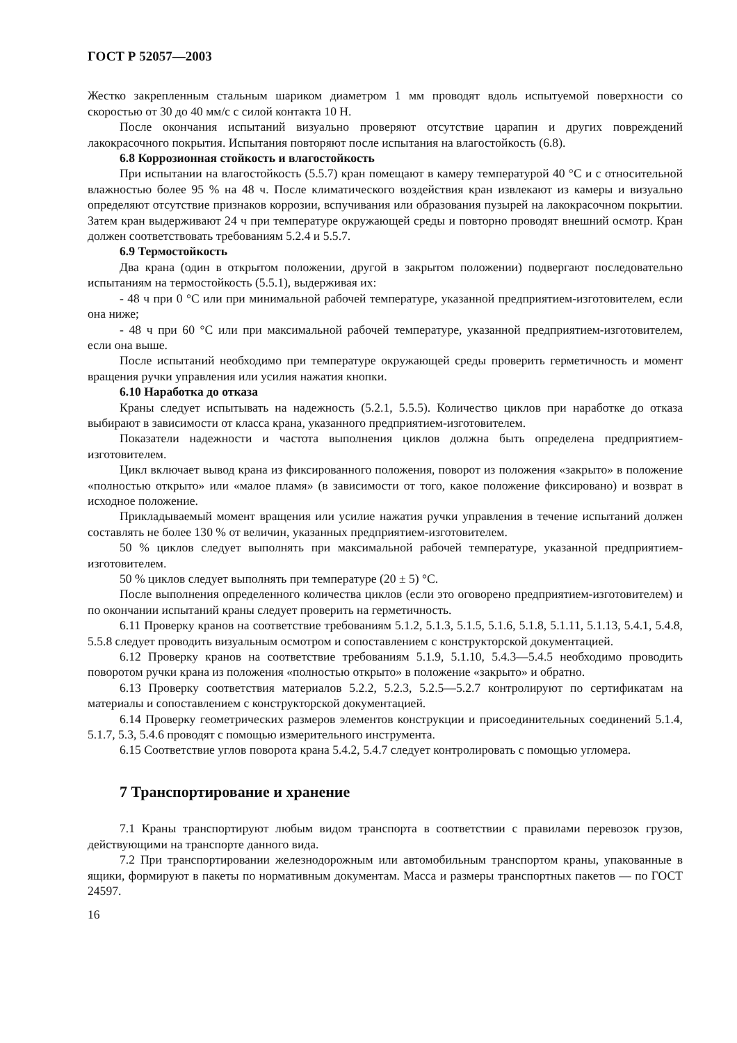ГОСТ Р 52057—2003
Жестко закрепленным стальным шариком диаметром 1 мм проводят вдоль испытуемой поверхности со скоростью от 30 до 40 мм/с с силой контакта 10 Н.
После окончания испытаний визуально проверяют отсутствие царапин и других повреждений лакокрасочного покрытия. Испытания повторяют после испытания на влагостойкость (6.8).
6.8 Коррозионная стойкость и влагостойкость
При испытании на влагостойкость (5.5.7) кран помещают в камеру температурой 40 °С и с относительной влажностью более 95 % на 48 ч. После климатического воздействия кран извлекают из камеры и визуально определяют отсутствие признаков коррозии, вспучивания или образования пузырей на лакокрасочном покрытии. Затем кран выдерживают 24 ч при температуре окружающей среды и повторно проводят внешний осмотр. Кран должен соответствовать требованиям 5.2.4 и 5.5.7.
6.9 Термостойкость
Два крана (один в открытом положении, другой в закрытом положении) подвергают последовательно испытаниям на термостойкость (5.5.1), выдерживая их:
- 48 ч при 0 °С или при минимальной рабочей температуре, указанной предприятием-изготовителем, если она ниже;
- 48 ч при 60 °С или при максимальной рабочей температуре, указанной предприятием-изготовителем, если она выше.
После испытаний необходимо при температуре окружающей среды проверить герметичность и момент вращения ручки управления или усилия нажатия кнопки.
6.10 Наработка до отказа
Краны следует испытывать на надежность (5.2.1, 5.5.5). Количество циклов при наработке до отказа выбирают в зависимости от класса крана, указанного предприятием-изготовителем.
Показатели надежности и частота выполнения циклов должна быть определена предприятием-изготовителем.
Цикл включает вывод крана из фиксированного положения, поворот из положения «закрыто» в положение «полностью открыто» или «малое пламя» (в зависимости от того, какое положение фиксировано) и возврат в исходное положение.
Прикладываемый момент вращения или усилие нажатия ручки управления в течение испытаний должен составлять не более 130 % от величин, указанных предприятием-изготовителем.
50 % циклов следует выполнять при максимальной рабочей температуре, указанной предприятием-изготовителем.
50 % циклов следует выполнять при температуре (20 ± 5) °С.
После выполнения определенного количества циклов (если это оговорено предприятием-изготовителем) и по окончании испытаний краны следует проверить на герметичность.
6.11 Проверку кранов на соответствие требованиям 5.1.2, 5.1.3, 5.1.5, 5.1.6, 5.1.8, 5.1.11, 5.1.13, 5.4.1, 5.4.8, 5.5.8 следует проводить визуальным осмотром и сопоставлением с конструкторской документацией.
6.12 Проверку кранов на соответствие требованиям 5.1.9, 5.1.10, 5.4.3—5.4.5 необходимо проводить поворотом ручки крана из положения «полностью открыто» в положение «закрыто» и обратно.
6.13 Проверку соответствия материалов 5.2.2, 5.2.3, 5.2.5—5.2.7 контролируют по сертификатам на материалы и сопоставлением с конструкторской документацией.
6.14 Проверку геометрических размеров элементов конструкции и присоединительных соединений 5.1.4, 5.1.7, 5.3, 5.4.6 проводят с помощью измерительного инструмента.
6.15 Соответствие углов поворота крана 5.4.2, 5.4.7 следует контролировать с помощью угломера.
7 Транспортирование и хранение
7.1 Краны транспортируют любым видом транспорта в соответствии с правилами перевозок грузов, действующими на транспорте данного вида.
7.2 При транспортировании железнодорожным или автомобильным транспортом краны, упакованные в ящики, формируют в пакеты по нормативным документам. Масса и размеры транспортных пакетов — по ГОСТ 24597.
16